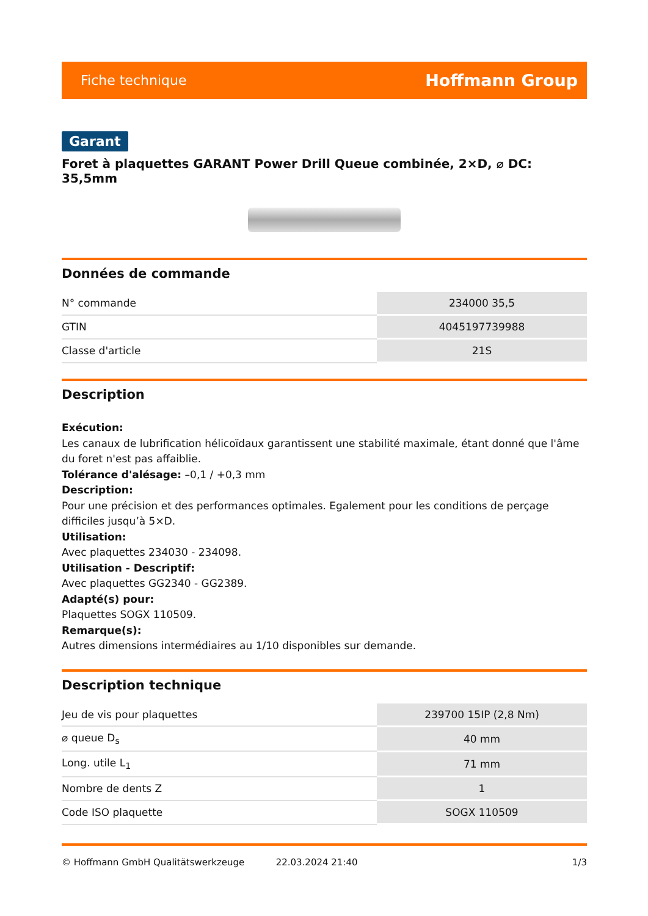Fiche technique Hoffmann Group
Garant
Foret à plaquettes GARANT Power Drill Queue combinée, 2×D, ⌀ DC: 35,5mm
Données de commande
| N° commande | 234000 35,5 |
| GTIN | 4045197739988 |
| Classe d'article | 21S |
Description
Exécution:
Les canaux de lubrification hélicoïdaux garantissent une stabilité maximale, étant donné que l'âme du foret n'est pas affaiblie.
Tolérance d'alésage: –0,1 / +0,3 mm
Description:
Pour une précision et des performances optimales. Egalement pour les conditions de perçage difficiles jusqu’à 5×D.
Utilisation:
Avec plaquettes 234030 - 234098.
Utilisation - Descriptif:
Avec plaquettes GG2340 - GG2389.
Adapté(s) pour:
Plaquettes SOGX 110509.
Remarque(s):
Autres dimensions intermédiaires au 1/10 disponibles sur demande.
Description technique
| Jeu de vis pour plaquettes | 239700 15IP (2,8 Nm) |
| ⌀ queue D<sub>s</sub> | 40 mm |
| Long. utile L<sub>1</sub> | 71 mm |
| Nombre de dents Z | 1 |
| Code ISO plaquette | SOGX 110509 |
© Hoffmann GmbH Qualitätswerkzeuge 22.03.2024 21:40 1/3